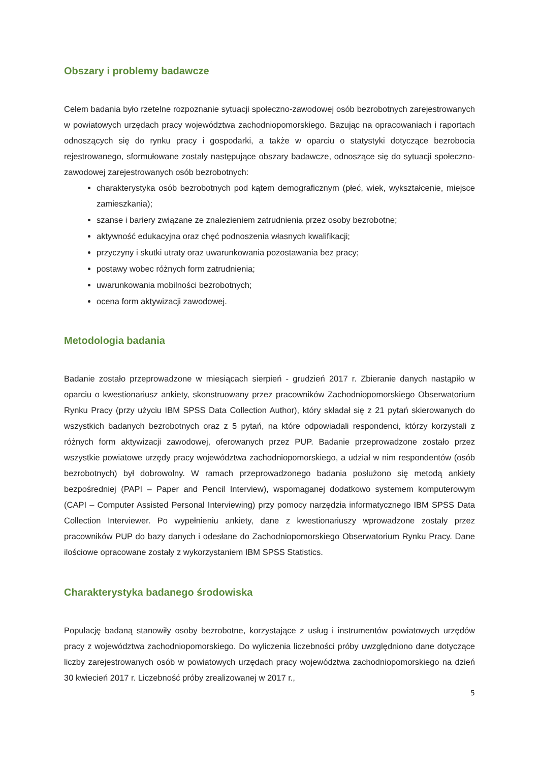Obszary i problemy badawcze
Celem badania było rzetelne rozpoznanie sytuacji społeczno-zawodowej osób bezrobotnych zarejestrowanych w powiatowych urzędach pracy województwa zachodniopomorskiego. Bazując na opracowaniach i raportach odnoszących się do rynku pracy i gospodarki, a także w oparciu o statystyki dotyczące bezrobocia rejestrowanego, sformułowane zostały następujące obszary badawcze, odnoszące się do sytuacji społeczno-zawodowej zarejestrowanych osób bezrobotnych:
charakterystyka osób bezrobotnych pod kątem demograficznym (płeć, wiek, wykształcenie, miejsce zamieszkania);
szanse i bariery związane ze znalezieniem zatrudnienia przez osoby bezrobotne;
aktywność edukacyjna oraz chęć podnoszenia własnych kwalifikacji;
przyczyny i skutki utraty oraz uwarunkowania pozostawania bez pracy;
postawy wobec różnych form zatrudnienia;
uwarunkowania mobilności bezrobotnych;
ocena form aktywizacji zawodowej.
Metodologia badania
Badanie zostało przeprowadzone w miesiącach sierpień - grudzień 2017 r. Zbieranie danych nastąpiło w oparciu o kwestionariusz ankiety, skonstruowany przez pracowników Zachodniopomorskiego Obserwatorium Rynku Pracy (przy użyciu IBM SPSS Data Collection Author), który składał się z 21 pytań skierowanych do wszystkich badanych bezrobotnych oraz z 5 pytań, na które odpowiadali respondenci, którzy korzystali z różnych form aktywizacji zawodowej, oferowanych przez PUP. Badanie przeprowadzone zostało przez wszystkie powiatowe urzędy pracy województwa zachodniopomorskiego, a udział w nim respondentów (osób bezrobotnych) był dobrowolny. W ramach przeprowadzonego badania posłużono się metodą ankiety bezpośredniej (PAPI – Paper and Pencil Interview), wspomaganej dodatkowo systemem komputerowym (CAPI – Computer Assisted Personal Interviewing) przy pomocy narzędzia informatycznego IBM SPSS Data Collection Interviewer. Po wypełnieniu ankiety, dane z kwestionariuszy wprowadzone zostały przez pracowników PUP do bazy danych i odesłane do Zachodniopomorskiego Obserwatorium Rynku Pracy. Dane ilościowe opracowane zostały z wykorzystaniem IBM SPSS Statistics.
Charakterystyka badanego środowiska
Populację badaną stanowiły osoby bezrobotne, korzystające z usług i instrumentów powiatowych urzędów pracy z województwa zachodniopomorskiego. Do wyliczenia liczebności próby uwzględniono dane dotyczące liczby zarejestrowanych osób w powiatowych urzędach pracy województwa zachodniopomorskiego na dzień 30 kwiecień 2017 r. Liczebność próby zrealizowanej w 2017 r.,
5